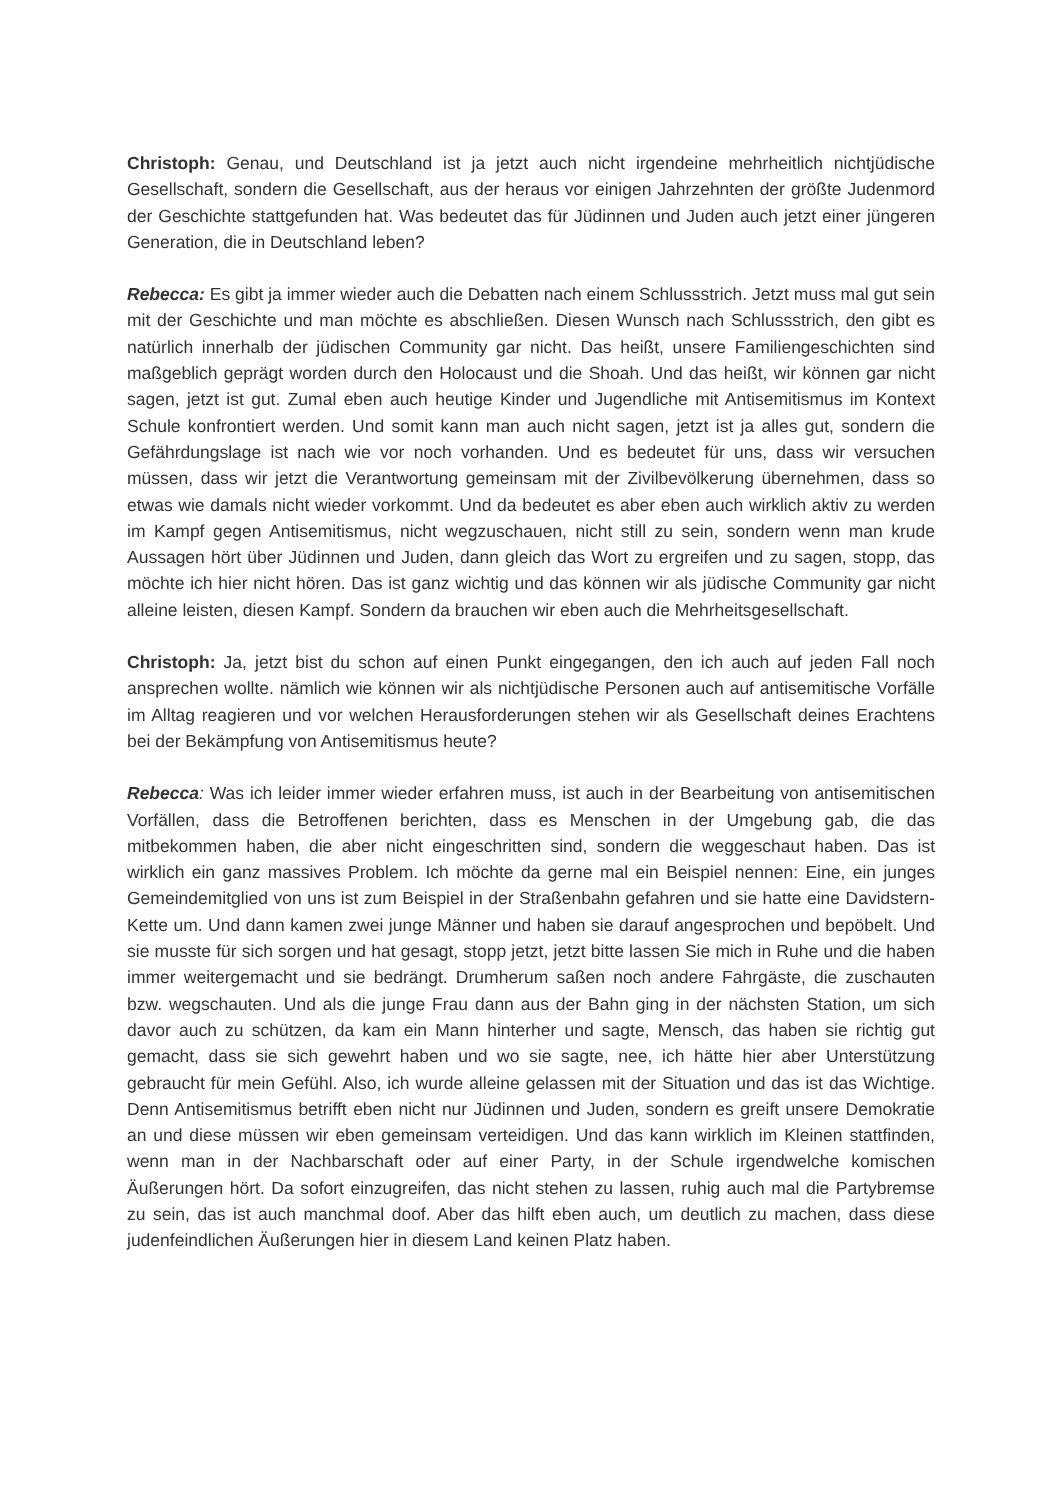Christoph: Genau, und Deutschland ist ja jetzt auch nicht irgendeine mehrheitlich nichtjüdische Gesellschaft, sondern die Gesellschaft, aus der heraus vor einigen Jahrzehnten der größte Judenmord der Geschichte stattgefunden hat. Was bedeutet das für Jüdinnen und Juden auch jetzt einer jüngeren Generation, die in Deutschland leben?
Rebecca: Es gibt ja immer wieder auch die Debatten nach einem Schlussstrich. Jetzt muss mal gut sein mit der Geschichte und man möchte es abschließen. Diesen Wunsch nach Schlussstrich, den gibt es natürlich innerhalb der jüdischen Community gar nicht. Das heißt, unsere Familiengeschichten sind maßgeblich geprägt worden durch den Holocaust und die Shoah. Und das heißt, wir können gar nicht sagen, jetzt ist gut. Zumal eben auch heutige Kinder und Jugendliche mit Antisemitismus im Kontext Schule konfrontiert werden. Und somit kann man auch nicht sagen, jetzt ist ja alles gut, sondern die Gefährdungslage ist nach wie vor noch vorhanden. Und es bedeutet für uns, dass wir versuchen müssen, dass wir jetzt die Verantwortung gemeinsam mit der Zivilbevölkerung übernehmen, dass so etwas wie damals nicht wieder vorkommt. Und da bedeutet es aber eben auch wirklich aktiv zu werden im Kampf gegen Antisemitismus, nicht wegzuschauen, nicht still zu sein, sondern wenn man krude Aussagen hört über Jüdinnen und Juden, dann gleich das Wort zu ergreifen und zu sagen, stopp, das möchte ich hier nicht hören. Das ist ganz wichtig und das können wir als jüdische Community gar nicht alleine leisten, diesen Kampf. Sondern da brauchen wir eben auch die Mehrheitsgesellschaft.
Christoph: Ja, jetzt bist du schon auf einen Punkt eingegangen, den ich auch auf jeden Fall noch ansprechen wollte. nämlich wie können wir als nichtjüdische Personen auch auf antisemitische Vorfälle im Alltag reagieren und vor welchen Herausforderungen stehen wir als Gesellschaft deines Erachtens bei der Bekämpfung von Antisemitismus heute?
Rebecca: Was ich leider immer wieder erfahren muss, ist auch in der Bearbeitung von antisemitischen Vorfällen, dass die Betroffenen berichten, dass es Menschen in der Umgebung gab, die das mitbekommen haben, die aber nicht eingeschritten sind, sondern die weggeschaut haben. Das ist wirklich ein ganz massives Problem. Ich möchte da gerne mal ein Beispiel nennen: Eine, ein junges Gemeindemitglied von uns ist zum Beispiel in der Straßenbahn gefahren und sie hatte eine Davidstern-Kette um. Und dann kamen zwei junge Männer und haben sie darauf angesprochen und bepöbelt. Und sie musste für sich sorgen und hat gesagt, stopp jetzt, jetzt bitte lassen Sie mich in Ruhe und die haben immer weitergemacht und sie bedrängt. Drumherum saßen noch andere Fahrgäste, die zuschauten bzw. wegschauten. Und als die junge Frau dann aus der Bahn ging in der nächsten Station, um sich davor auch zu schützen, da kam ein Mann hinterher und sagte, Mensch, das haben sie richtig gut gemacht, dass sie sich gewehrt haben und wo sie sagte, nee, ich hätte hier aber Unterstützung gebraucht für mein Gefühl. Also, ich wurde alleine gelassen mit der Situation und das ist das Wichtige. Denn Antisemitismus betrifft eben nicht nur Jüdinnen und Juden, sondern es greift unsere Demokratie an und diese müssen wir eben gemeinsam verteidigen. Und das kann wirklich im Kleinen stattfinden, wenn man in der Nachbarschaft oder auf einer Party, in der Schule irgendwelche komischen Äußerungen hört. Da sofort einzugreifen, das nicht stehen zu lassen, ruhig auch mal die Partybremse zu sein, das ist auch manchmal doof. Aber das hilft eben auch, um deutlich zu machen, dass diese judenfeindlichen Äußerungen hier in diesem Land keinen Platz haben.